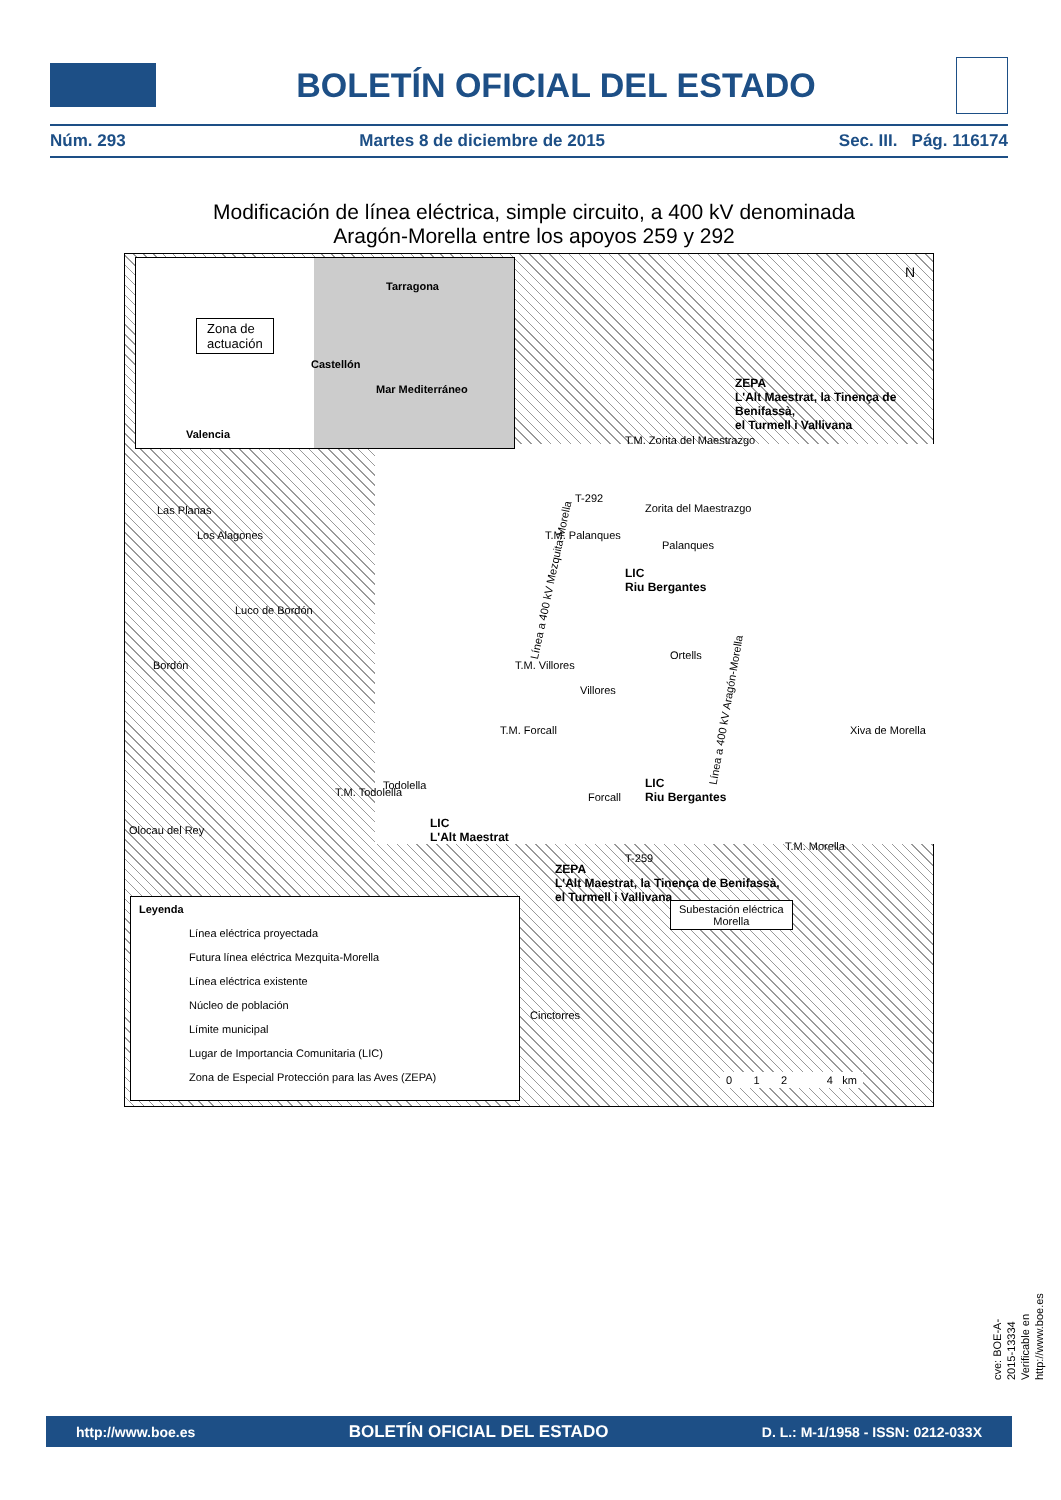BOLETÍN OFICIAL DEL ESTADO
Núm. 293 Martes 8 de diciembre de 2015 Sec. III. Pág. 116174
Modificación de línea eléctrica, simple circuito, a 400 kV denominada
Aragón-Morella entre los apoyos 259 y 292
Zona de
actuación
Tarragona
Castellón
Mar Mediterráneo
Valencia
N
ZEPA
L'Alt Maestrat, la Tinença de Benifassà,
el Turmell i Vallivana
T.M. Zorita del Maestrazgo
T-292
Zorita del Maestrazgo
T.M. Palanques
Palanques
LIC
Riu Bergantes
Las Planas
Los Alagones
Luco de Bordón
Bordón
Ortells
T.M. Villores
Villores
T.M. Forcall Xiva de Morella
Todolella
T.M. Todolella Forcall
LIC
Riu Bergantes
Olocau del Rey
LIC
L'Alt Maestrat
T.M. Morella
T-259
ZEPA
L'Alt Maestrat, la Tinença de Benifassà,
el Turmell i Vallivana
Subestación eléctrica
Morella
Cinctorres
0 1 2 4 km
Línea a 400 kV Mezquita-Morella
Línea a 400 kV Aragón-Morella
Leyenda
Línea eléctrica proyectada
Futura línea eléctrica Mezquita-Morella
Línea eléctrica existente
Núcleo de población
Límite municipal
Lugar de Importancia Comunitaria (LIC)
Zona de Especial Protección para las Aves (ZEPA)
cve: BOE-A-2015-13334
Verificable en http://www.boe.es
http://www.boe.es BOLETÍN OFICIAL DEL ESTADO D. L.: M-1/1958 - ISSN: 0212-033X